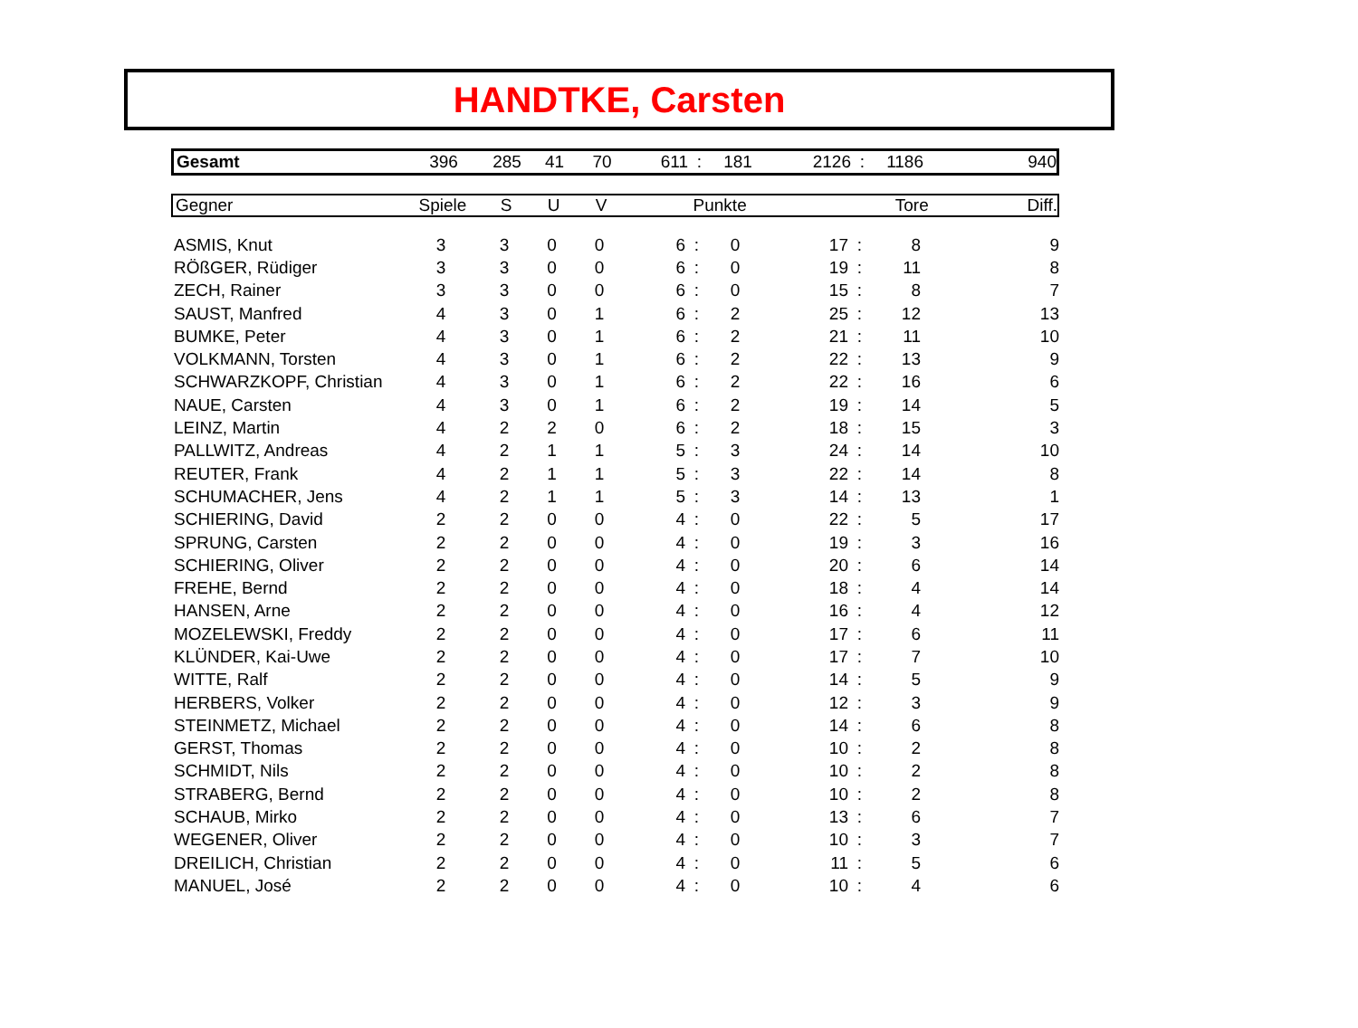HANDTKE, Carsten
| Gesamt | 396 | 285 | 41 | 70 | 611 | : | 181 | 2126 | : | 1186 | 940 |
| Gegner | Spiele | S | U | V | Punkte | Tore | Diff. |
| --- | --- | --- | --- | --- | --- | --- | --- |
| ASMIS, Knut | 3 | 3 | 0 | 0 | 6 | : | 0 | 17 | : | 8 | 9 |
| RÖßGER, Rüdiger | 3 | 3 | 0 | 0 | 6 | : | 0 | 19 | : | 11 | 8 |
| ZECH, Rainer | 3 | 3 | 0 | 0 | 6 | : | 0 | 15 | : | 8 | 7 |
| SAUST, Manfred | 4 | 3 | 0 | 1 | 6 | : | 2 | 25 | : | 12 | 13 |
| BUMKE, Peter | 4 | 3 | 0 | 1 | 6 | : | 2 | 21 | : | 11 | 10 |
| VOLKMANN, Torsten | 4 | 3 | 0 | 1 | 6 | : | 2 | 22 | : | 13 | 9 |
| SCHWARZKOPF, Christian | 4 | 3 | 0 | 1 | 6 | : | 2 | 22 | : | 16 | 6 |
| NAUE, Carsten | 4 | 3 | 0 | 1 | 6 | : | 2 | 19 | : | 14 | 5 |
| LEINZ, Martin | 4 | 2 | 2 | 0 | 6 | : | 2 | 18 | : | 15 | 3 |
| PALLWITZ, Andreas | 4 | 2 | 1 | 1 | 5 | : | 3 | 24 | : | 14 | 10 |
| REUTER, Frank | 4 | 2 | 1 | 1 | 5 | : | 3 | 22 | : | 14 | 8 |
| SCHUMACHER, Jens | 4 | 2 | 1 | 1 | 5 | : | 3 | 14 | : | 13 | 1 |
| SCHIERING, David | 2 | 2 | 0 | 0 | 4 | : | 0 | 22 | : | 5 | 17 |
| SPRUNG, Carsten | 2 | 2 | 0 | 0 | 4 | : | 0 | 19 | : | 3 | 16 |
| SCHIERING, Oliver | 2 | 2 | 0 | 0 | 4 | : | 0 | 20 | : | 6 | 14 |
| FREHE, Bernd | 2 | 2 | 0 | 0 | 4 | : | 0 | 18 | : | 4 | 14 |
| HANSEN, Arne | 2 | 2 | 0 | 0 | 4 | : | 0 | 16 | : | 4 | 12 |
| MOZELEWSKI, Freddy | 2 | 2 | 0 | 0 | 4 | : | 0 | 17 | : | 6 | 11 |
| KLÜNDER, Kai-Uwe | 2 | 2 | 0 | 0 | 4 | : | 0 | 17 | : | 7 | 10 |
| WITTE, Ralf | 2 | 2 | 0 | 0 | 4 | : | 0 | 14 | : | 5 | 9 |
| HERBERS, Volker | 2 | 2 | 0 | 0 | 4 | : | 0 | 12 | : | 3 | 9 |
| STEINMETZ, Michael | 2 | 2 | 0 | 0 | 4 | : | 0 | 14 | : | 6 | 8 |
| GERST, Thomas | 2 | 2 | 0 | 0 | 4 | : | 0 | 10 | : | 2 | 8 |
| SCHMIDT, Nils | 2 | 2 | 0 | 0 | 4 | : | 0 | 10 | : | 2 | 8 |
| STRABERG, Bernd | 2 | 2 | 0 | 0 | 4 | : | 0 | 10 | : | 2 | 8 |
| SCHAUB, Mirko | 2 | 2 | 0 | 0 | 4 | : | 0 | 13 | : | 6 | 7 |
| WEGENER, Oliver | 2 | 2 | 0 | 0 | 4 | : | 0 | 10 | : | 3 | 7 |
| DREILICH, Christian | 2 | 2 | 0 | 0 | 4 | : | 0 | 11 | : | 5 | 6 |
| MANUEL, José | 2 | 2 | 0 | 0 | 4 | : | 0 | 10 | : | 4 | 6 |